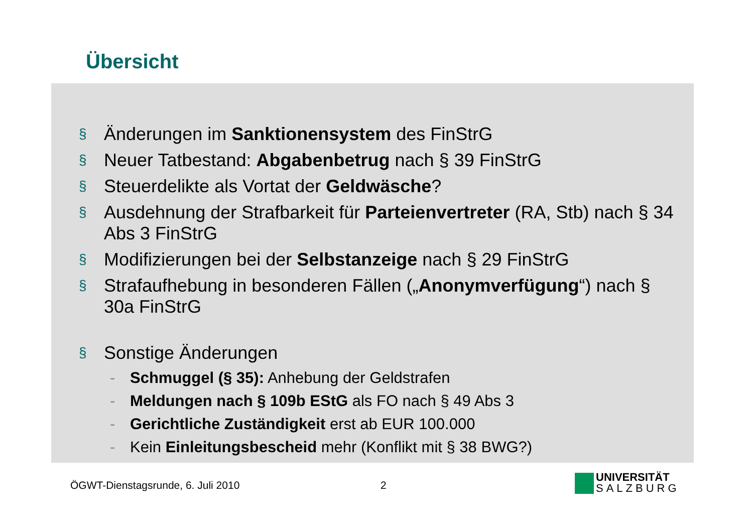Übersicht
§ Änderungen im Sanktionensystem des FinStrG
§ Neuer Tatbestand: Abgabenbetrug nach § 39 FinStrG
§ Steuerdelikte als Vortat der Geldwäsche?
§ Ausdehnung der Strafbarkeit für Parteienvertreter (RA, Stb) nach § 34 Abs 3 FinStrG
§ Modifizierungen bei der Selbstanzeige nach § 29 FinStrG
§ Strafaufhebung in besonderen Fällen („Anonymverfügung“) nach § 30a FinStrG
§ Sonstige Änderungen
- Schmuggel (§ 35): Anhebung der Geldstrafen
- Meldungen nach § 109b EStG als FO nach § 49 Abs 3
- Gerichtliche Zuständigkeit erst ab EUR 100.000
- Kein Einleitungsbescheid mehr (Konflikt mit § 38 BWG?)
ÖGWT-Dienstagsrunde, 6. Juli 2010
2
UNIVERSITÄT
SALZBURG